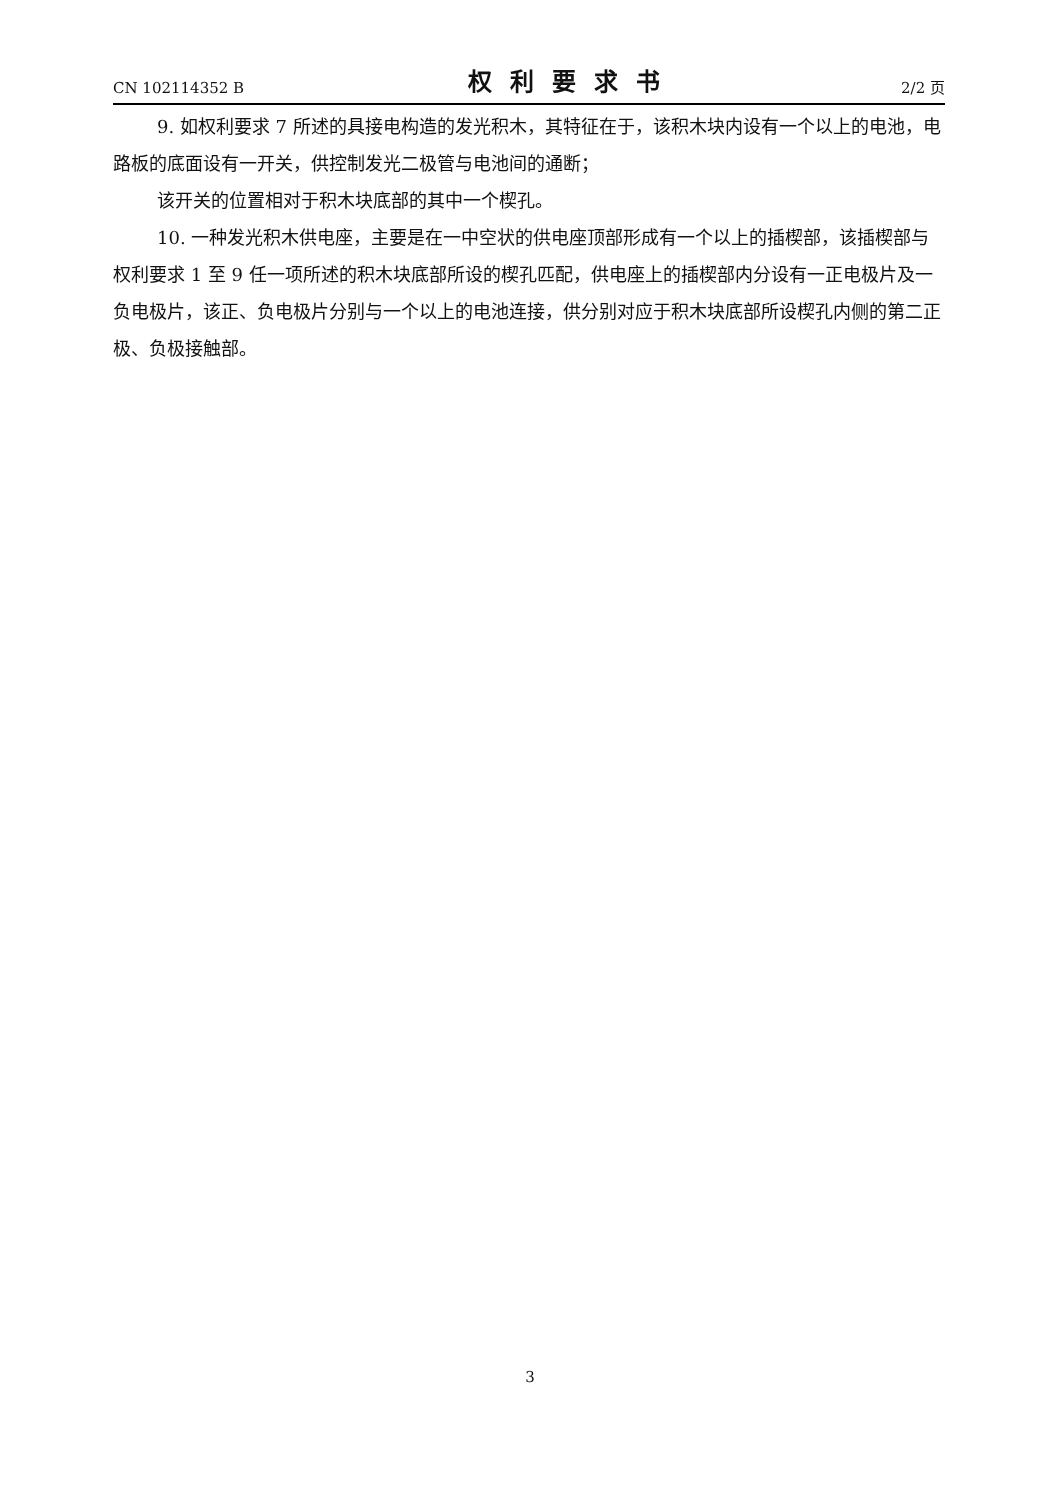CN 102114352 B 权利要求书 2/2 页
9. 如权利要求 7 所述的具接电构造的发光积木，其特征在于，该积木块内设有一个以上的电池，电路板的底面设有一开关，供控制发光二极管与电池间的通断；
该开关的位置相对于积木块底部的其中一个楔孔。
10. 一种发光积木供电座，主要是在一中空状的供电座顶部形成有一个以上的插楔部，该插楔部与权利要求 1 至 9 任一项所述的积木块底部所设的楔孔匹配，供电座上的插楔部内分设有一正电极片及一负电极片，该正、负电极片分别与一个以上的电池连接，供分别对应于积木块底部所设楔孔内侧的第二正极、负极接触部。
3